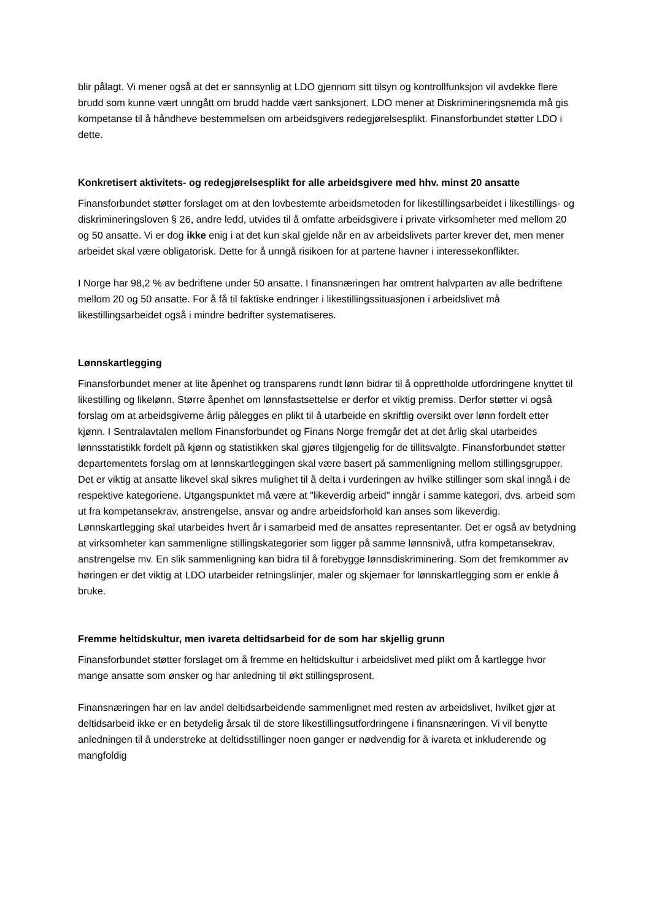blir pålagt. Vi mener også at det er sannsynlig at LDO gjennom sitt tilsyn og kontrollfunksjon vil avdekke flere brudd som kunne vært unngått om brudd hadde vært sanksjonert. LDO mener at Diskrimineringsnemda må gis kompetanse til å håndheve bestemmelsen om arbeidsgivers redegjørelsesplikt. Finansforbundet støtter LDO i dette.
Konkretisert aktivitets- og redegjørelsesplikt for alle arbeidsgivere med hhv. minst 20 ansatte
Finansforbundet støtter forslaget om at den lovbestemte arbeidsmetoden for likestillingsarbeidet i likestillings- og diskrimineringsloven § 26, andre ledd, utvides til å omfatte arbeidsgivere i private virksomheter med mellom 20 og 50 ansatte. Vi er dog ikke enig i at det kun skal gjelde når en av arbeidslivets parter krever det, men mener arbeidet skal være obligatorisk. Dette for å unngå risikoen for at partene havner i interessekonflikter.
I Norge har 98,2 % av bedriftene under 50 ansatte. I finansnæringen har omtrent halvparten av alle bedriftene mellom 20 og 50 ansatte. For å få til faktiske endringer i likestillingssituasjonen i arbeidslivet må likestillingsarbeidet også i mindre bedrifter systematiseres.
Lønnskartlegging
Finansforbundet mener at lite åpenhet og transparens rundt lønn bidrar til å opprettholde utfordringene knyttet til likestilling og likelønn. Større åpenhet om lønnsfastsettelse er derfor et viktig premiss. Derfor støtter vi også forslag om at arbeidsgiverne årlig pålegges en plikt til å utarbeide en skriftlig oversikt over lønn fordelt etter kjønn. I Sentralavtalen mellom Finansforbundet og Finans Norge fremgår det at det årlig skal utarbeides lønnsstatistikk fordelt på kjønn og statistikken skal gjøres tilgjengelig for de tillitsvalgte. Finansforbundet støtter departementets forslag om at lønnskartleggingen skal være basert på sammenligning mellom stillingsgrupper. Det er viktig at ansatte likevel skal sikres mulighet til å delta i vurderingen av hvilke stillinger som skal inngå i de respektive kategoriene. Utgangspunktet må være at "likeverdig arbeid" inngår i samme kategori, dvs. arbeid som ut fra kompetansekrav, anstrengelse, ansvar og andre arbeidsforhold kan anses som likeverdig. Lønnskartlegging skal utarbeides hvert år i samarbeid med de ansattes representanter. Det er også av betydning at virksomheter kan sammenligne stillingskategorier som ligger på samme lønnsnivå, utfra kompetansekrav, anstrengelse mv. En slik sammenligning kan bidra til å forebygge lønnsdiskriminering. Som det fremkommer av høringen er det viktig at LDO utarbeider retningslinjer, maler og skjemaer for lønnskartlegging som er enkle å bruke.
Fremme heltidskultur, men ivareta deltidsarbeid for de som har skjellig grunn
Finansforbundet støtter forslaget om å fremme en heltidskultur i arbeidslivet med plikt om å kartlegge hvor mange ansatte som ønsker og har anledning til økt stillingsprosent.
Finansnæringen har en lav andel deltidsarbeidende sammenlignet med resten av arbeidslivet, hvilket gjør at deltidsarbeid ikke er en betydelig årsak til de store likestillingsutfordringene i finansnæringen. Vi vil benytte anledningen til å understreke at deltidsstillinger noen ganger er nødvendig for å ivareta et inkluderende og mangfoldig